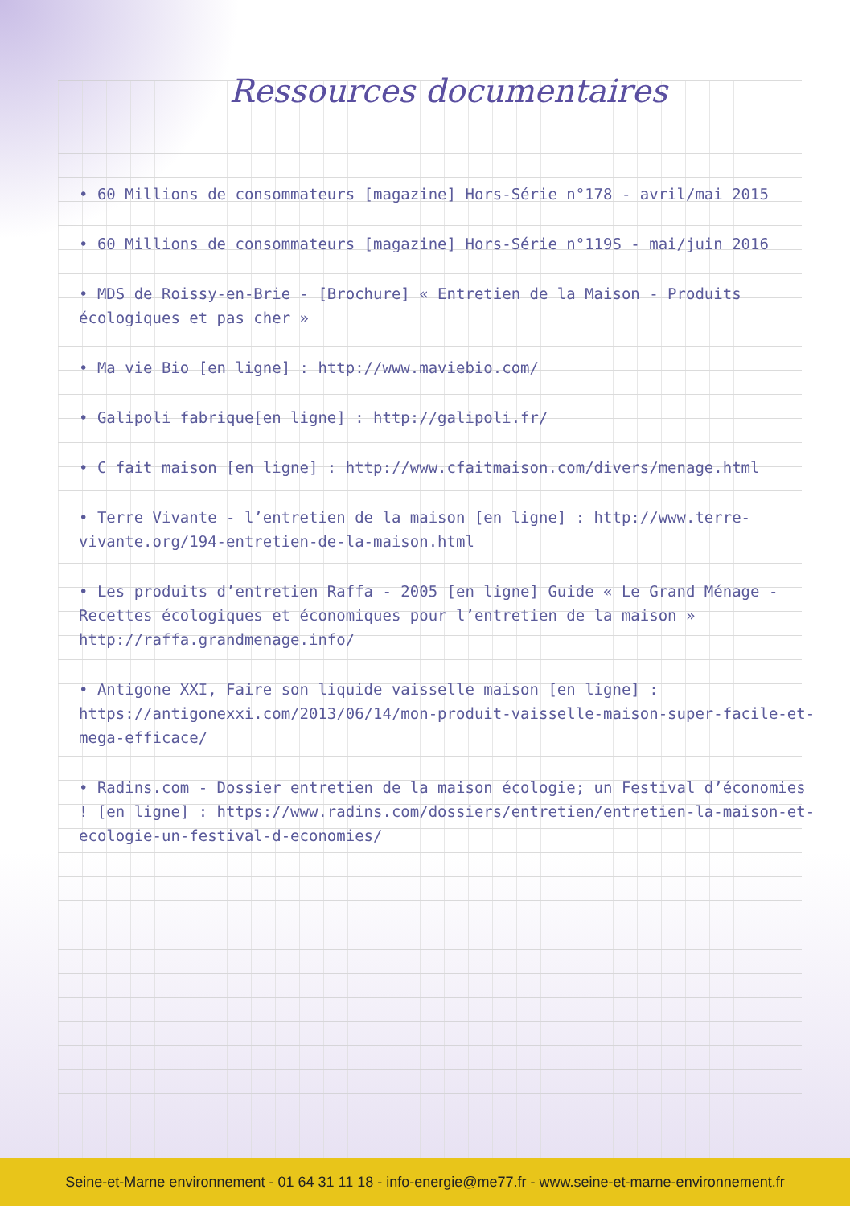Ressources documentaires
• 60 Millions de consommateurs [magazine] Hors-Série n°178 - avril/mai 2015
• 60 Millions de consommateurs [magazine] Hors-Série n°119S - mai/juin 2016
• MDS de Roissy-en-Brie - [Brochure] « Entretien de la Maison - Produits écologiques et pas cher »
• Ma vie Bio [en ligne] : http://www.maviebio.com/
• Galipoli fabrique[en ligne] : http://galipoli.fr/
• C fait maison [en ligne] : http://www.cfaitmaison.com/divers/menage.html
• Terre Vivante - l’entretien de la maison [en ligne] : http://www.terre-vivante.org/194-entretien-de-la-maison.html
• Les produits d’entretien Raffa - 2005 [en ligne] Guide « Le Grand Ménage - Recettes écologiques et économiques pour l’entretien de la maison » http://raffa.grandmenage.info/
• Antigone XXI, Faire son liquide vaisselle maison [en ligne] : https://antigonexxi.com/2013/06/14/mon-produit-vaisselle-maison-super-facile-et-mega-efficace/
• Radins.com - Dossier entretien de la maison écologie; un Festival d’économies ! [en ligne] : https://www.radins.com/dossiers/entretien/entretien-la-maison-et-ecologie-un-festival-d-economies/
Seine-et-Marne environnement - 01 64 31 11 18 - info-energie@me77.fr - www.seine-et-marne-environnement.fr